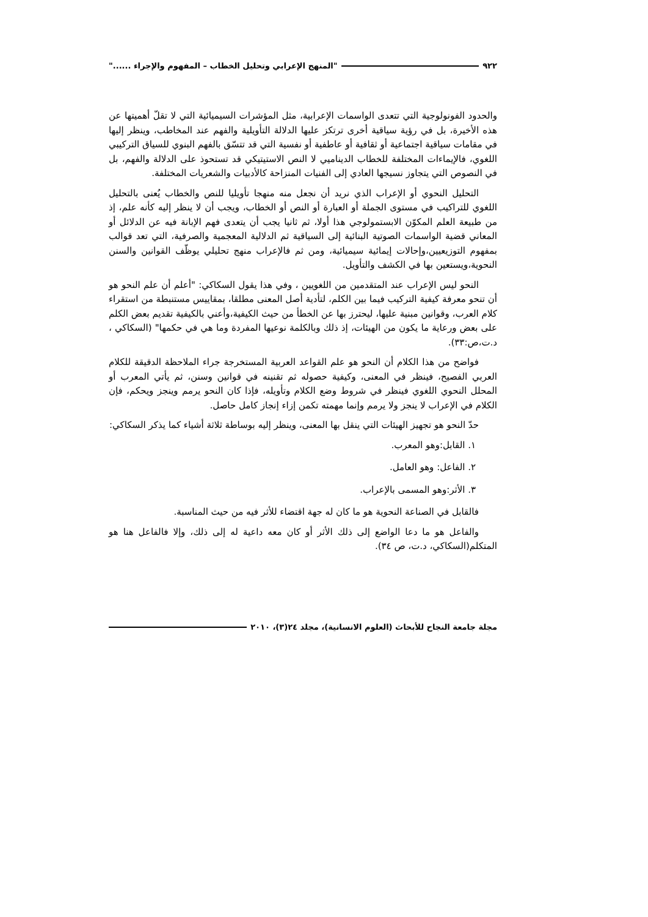٩٢٢ "المنهج الإعرابي وتحليل الخطاب – المفهوم والإجراء ......"
والحدود الفونولوجية التي تتعدى الواسمات الإعرابية، مثل المؤشرات السيميائية التي لا تقلّ أهميتها عن هذه الأخيرة، بل في رؤية سياقية أخرى ترتكز عليها الدلالة التأويلية والفهم عند المخاطب، وينظر إليها في مقامات سياقية اجتماعية أو ثقافية أو عاطفية أو نفسية التي قد تتسّق بالفهم البنوي للسياق التركيبي اللغوي، فالإيماءات المختلفة للخطاب الديناميي لا النص الاستيتيكي قد تستحوذ على الدلالة والفهم، بل في النصوص التي يتجاوز نسيجها العادي إلى الفنيات المنزاحة كالأدبيات والشعريات المختلفة.
التحليل النحوي أو الإعراب الذي نريد أن نجعل منه منهجا تأويليا للنص والخطاب يُعنى بالتحليل اللغوي للتراكيب في مستوى الجملة أو العبارة أو النص أو الخطاب، ويجب أن لا ينظر إليه كأنه علم، إذ من طبيعة العلم المكوّن الابستمولوجي هذا أولا، ثم ثانيا يجب أن يتعدى فهم الإبانة فيه عن الدلائل أو المعاني قضية الواسمات الصوتية البنائية إلى السياقية ثم الدلالية المعجمية والصرفية، التي تعد قوالب بمفهوم التوزيعيين،وإحالات إيمائية سيميائية، ومن ثم فالإعراب منهج تحليلي يوظّف القوانين والسنن النحوية،ويستعين بها في الكشف والتأويل.
النحو ليس الإعراب عند المتقدمين من اللغويين ، وفي هذا يقول السكاكي: "أعلم أن علم النحو هو أن تنحو معرفة كيفية التركيب فيما بين الكلم، لتأدية أصل المعنى مطلقا، بمقاييس مستنبطة من استقراء كلام العرب، وقوانين مبنية عليها، ليحترز بها عن الخطأ من حيث الكيفية،وأعني بالكيفية تقديم بعض الكلم على بعض ورعاية ما يكون من الهيئات، إذ ذلك وبالكلمة نوعيها المفردة وما هي في حكمها" (السكاكي ، د.ت،ص:٣٣).
فواضح من هذا الكلام أن النحو هو علم القواعد العربية المستخرجة جراء الملاحظة الدقيقة للكلام العربي الفصيح، فينظر في المعنى، وكيفية حصوله ثم تقنينه في قوانين وسنن، ثم يأتي المعرب أو المحلل النحوي اللغوي فينظر في شروط وضع الكلام وتأويله، فإذا كان النحو يرمم وينجز ويحكم، فإن الكلام في الإعراب لا ينجز ولا يرمم وإنما مهمته تكمن إزاء إنجاز كامل حاصل.
حدّ النحو هو تجهيز الهيئات التي ينقل بها المعنى، وينظر إليه بوساطة ثلاثة أشياء كما يذكر السكاكي:
١. القابل:وهو المعرب.
٢. الفاعل: وهو العامل.
٣. الأثر:وهو المسمى بالإعراب.
فالقابل في الصناعة النحوية هو ما كان له جهة اقتضاء للأثر فيه من حيث المناسبة.
والفاعل هو ما دعا الواضع إلى ذلك الأثر أو كان معه داعية له إلى ذلك، وإلا فالفاعل هنا هو المتكلم(السكاكي، د.ت، ص ٣٤).
مجلة جامعة النجاح للأبحاث (العلوم الانسانية)، مجلد ٢٤(٣)، ٢٠١٠